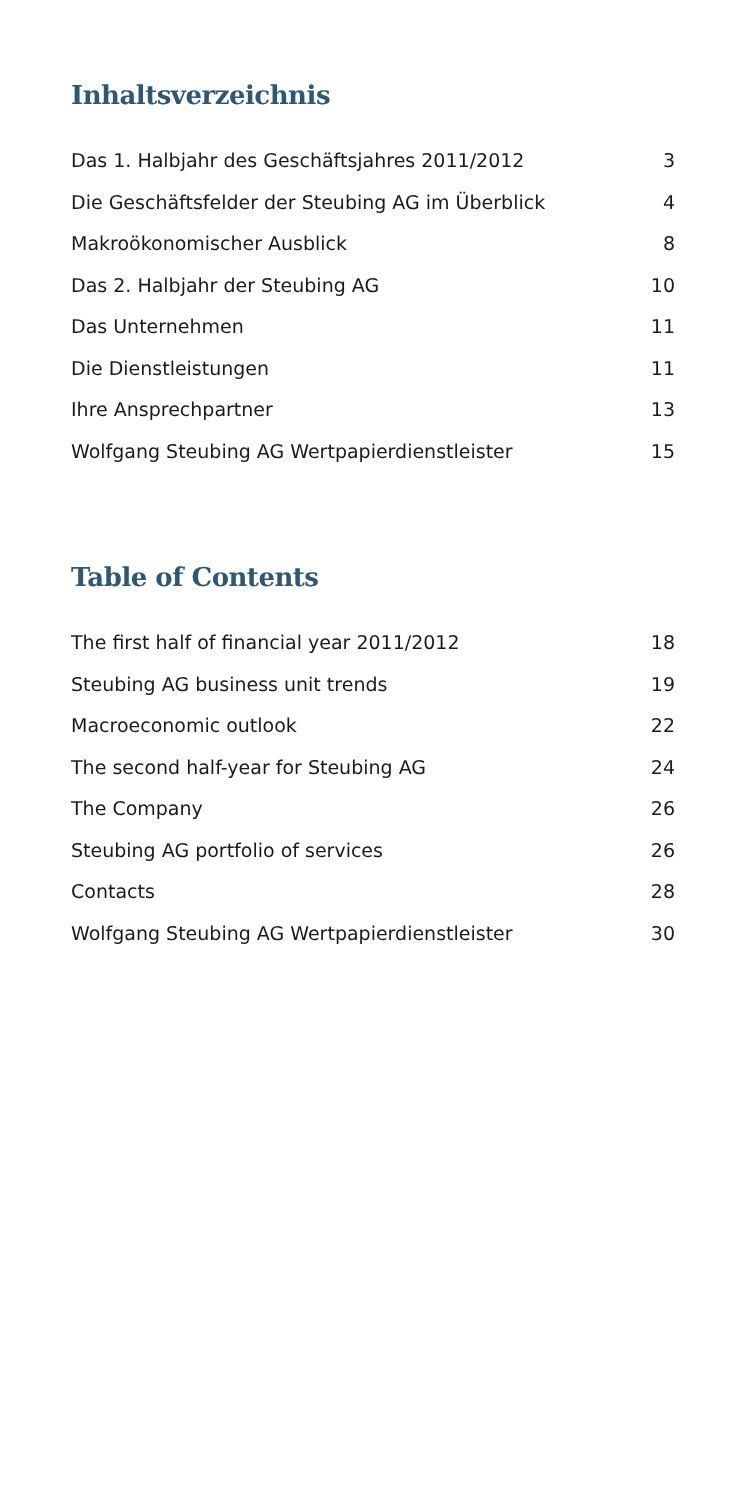Inhaltsverzeichnis
Das 1. Halbjahr des Geschäftsjahres 2011/2012 3
Die Geschäftsfelder der Steubing AG im Überblick 4
Makroökonomischer Ausblick 8
Das 2. Halbjahr der Steubing AG 10
Das Unternehmen 11
Die Dienstleistungen 11
Ihre Ansprechpartner 13
Wolfgang Steubing AG Wertpapierdienstleister 15
Table of Contents
The first half of financial year 2011/2012 18
Steubing AG business unit trends 19
Macroeconomic outlook 22
The second half-year for Steubing AG 24
The Company 26
Steubing AG portfolio of services 26
Contacts 28
Wolfgang Steubing AG Wertpapierdienstleister 30